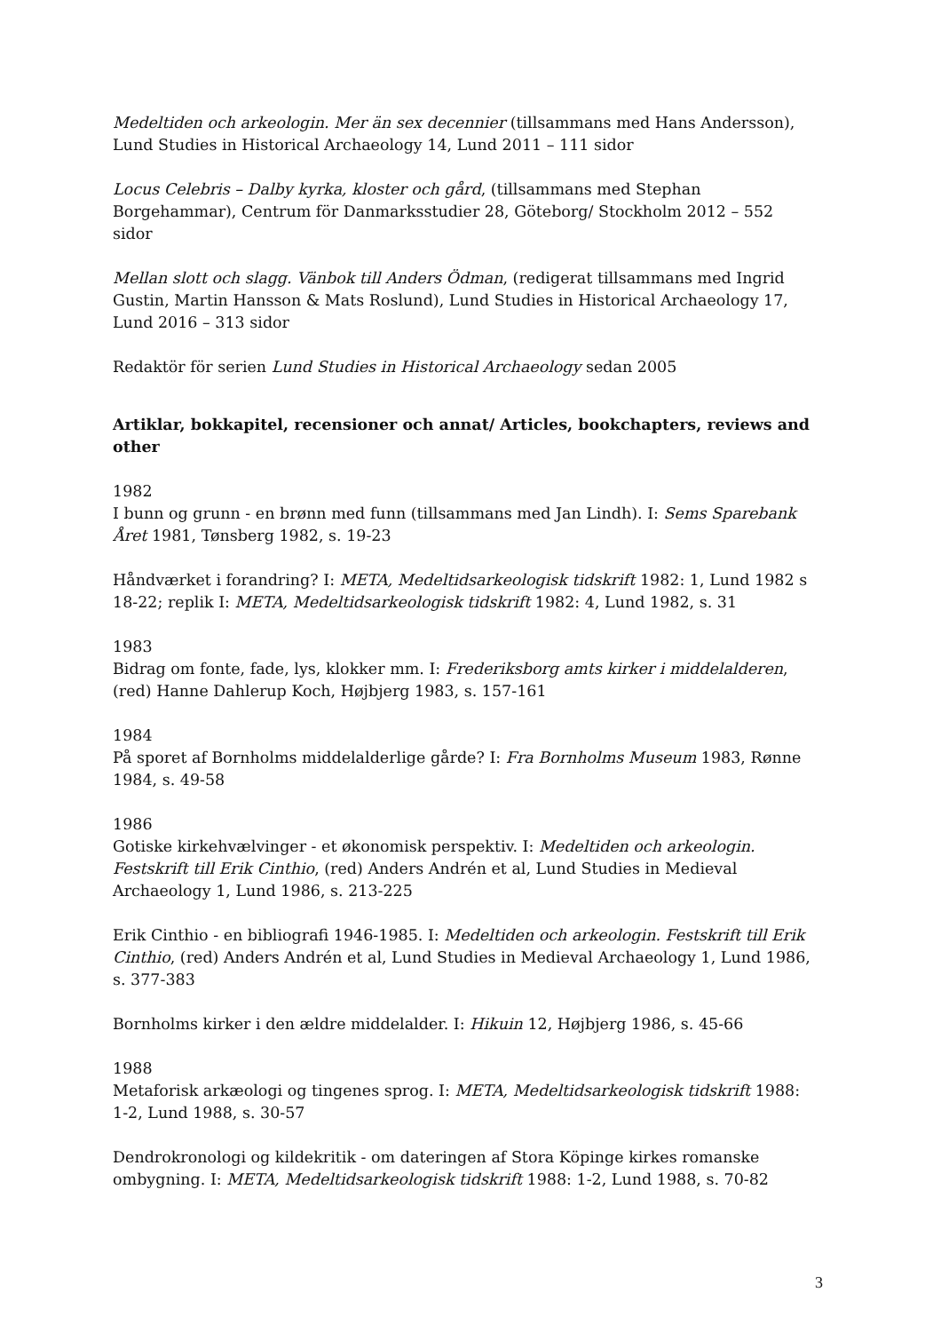Medeltiden och arkeologin. Mer än sex decennier (tillsammans med Hans Andersson), Lund Studies in Historical Archaeology 14, Lund 2011 – 111 sidor
Locus Celebris – Dalby kyrka, kloster och gård, (tillsammans med Stephan Borgehammar), Centrum för Danmarksstudier 28, Göteborg/ Stockholm 2012 – 552 sidor
Mellan slott och slagg. Vänbok till Anders Ödman, (redigerat tillsammans med Ingrid Gustin, Martin Hansson & Mats Roslund), Lund Studies in Historical Archaeology 17, Lund 2016 – 313 sidor
Redaktör för serien Lund Studies in Historical Archaeology sedan 2005
Artiklar, bokkapitel, recensioner och annat/ Articles, bookchapters, reviews and other
1982
I bunn og grunn - en brønn med funn (tillsammans med Jan Lindh). I: Sems Sparebank Året 1981, Tønsberg 1982, s. 19-23
Håndværket i forandring? I: META, Medeltidsarkeologisk tidskrift 1982: 1, Lund 1982 s 18-22; replik I: META, Medeltidsarkeologisk tidskrift 1982: 4, Lund 1982, s. 31
1983
Bidrag om fonte, fade, lys, klokker mm. I: Frederiksborg amts kirker i middelalderen, (red) Hanne Dahlerup Koch, Højbjerg 1983, s. 157-161
1984
På sporet af Bornholms middelalderlige gårde? I: Fra Bornholms Museum 1983, Rønne 1984, s. 49-58
1986
Gotiske kirkehvælvinger - et økonomisk perspektiv. I: Medeltiden och arkeologin. Festskrift till Erik Cinthio, (red) Anders Andrén et al, Lund Studies in Medieval Archaeology 1, Lund 1986, s. 213-225
Erik Cinthio - en bibliografi 1946-1985. I: Medeltiden och arkeologin. Festskrift till Erik Cinthio, (red) Anders Andrén et al, Lund Studies in Medieval Archaeology 1, Lund 1986, s. 377-383
Bornholms kirker i den ældre middelalder. I: Hikuin 12, Højbjerg 1986, s. 45-66
1988
Metaforisk arkæologi og tingenes sprog. I: META, Medeltidsarkeologisk tidskrift 1988: 1-2, Lund 1988, s. 30-57
Dendrokronologi og kildekritik - om dateringen af Stora Köpinge kirkes romanske ombygning. I: META, Medeltidsarkeologisk tidskrift 1988: 1-2, Lund 1988, s. 70-82
3